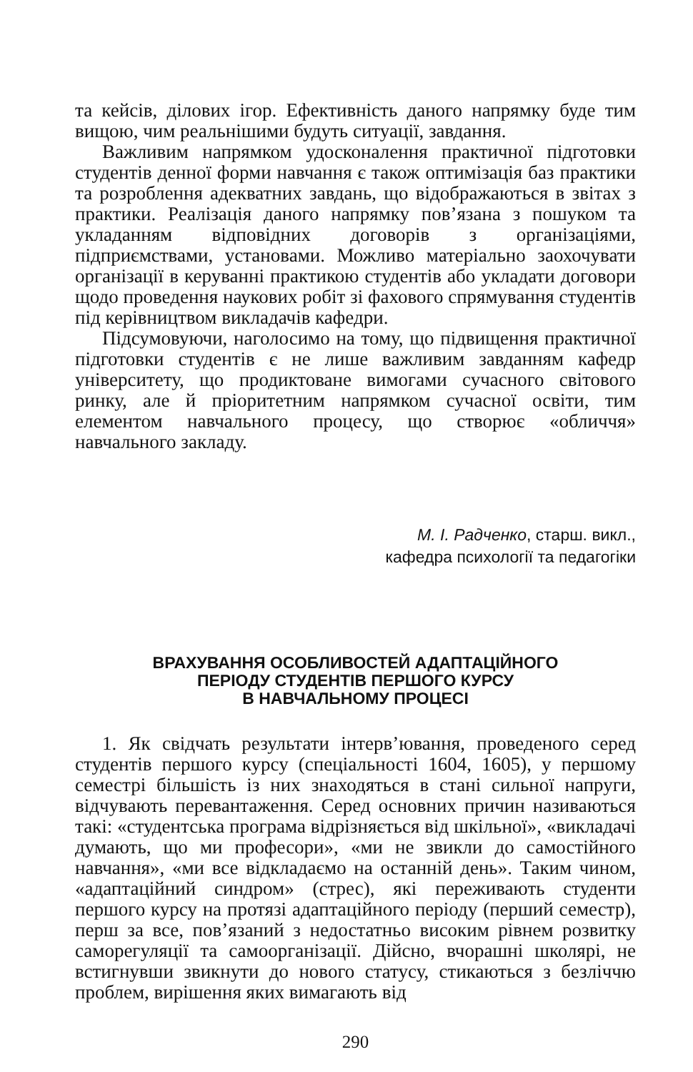та кейсів, ділових ігор. Ефективність даного напрямку буде тим вищою, чим реальнішими будуть ситуації, завдання.
Важливим напрямком удосконалення практичної підготовки студентів денної форми навчання є також оптимізація баз практики та розроблення адекватних завдань, що відображаються в звітах з практики. Реалізація даного напрямку пов’язана з пошуком та укладанням відповідних договорів з організаціями, підприємствами, установами. Можливо матеріально заохочувати організації в керуванні практикою студентів або укладати договори щодо проведення наукових робіт зі фахового спрямування студентів під керівництвом викладачів кафедри.
Підсумовуючи, наголосимо на тому, що підвищення практичної підготовки студентів є не лише важливим завданням кафедр університету, що продиктоване вимогами сучасного світового ринку, але й пріоритетним напрямком сучасної освіти, тим елементом навчального процесу, що створює «обличчя» навчального закладу.
М. І. Радченко, старш. викл.,
кафедра психології та педагогіки
ВРАХУВАННЯ ОСОБЛИВОСТЕЙ АДАПТАЦІЙНОГО
ПЕРІОДУ СТУДЕНТІВ ПЕРШОГО КУРСУ
В НАВЧАЛЬНОМУ ПРОЦЕСІ
1. Як свідчать результати інтерв’ювання, проведеного серед студентів першого курсу (спеціальності 1604, 1605), у першому семестрі більшість із них знаходяться в стані сильної напруги, відчувають перевантаження. Серед основних причин називаються такі: «студентська програма відрізняється від шкільної», «викладачі думають, що ми професори», «ми не звикли до самостійного навчання», «ми все відкладаємо на останній день». Таким чином, «адаптаційний синдром» (стрес), які переживають студенти першого курсу на протязі адаптаційного періоду (перший семестр), перш за все, пов’язаний з недостатньо високим рівнем розвитку саморегуляції та самоорганізації. Дійсно, вчорашні школярі, не встигнувши звикнути до нового статусу, стикаються з безліччю проблем, вирішення яких вимагають від
290